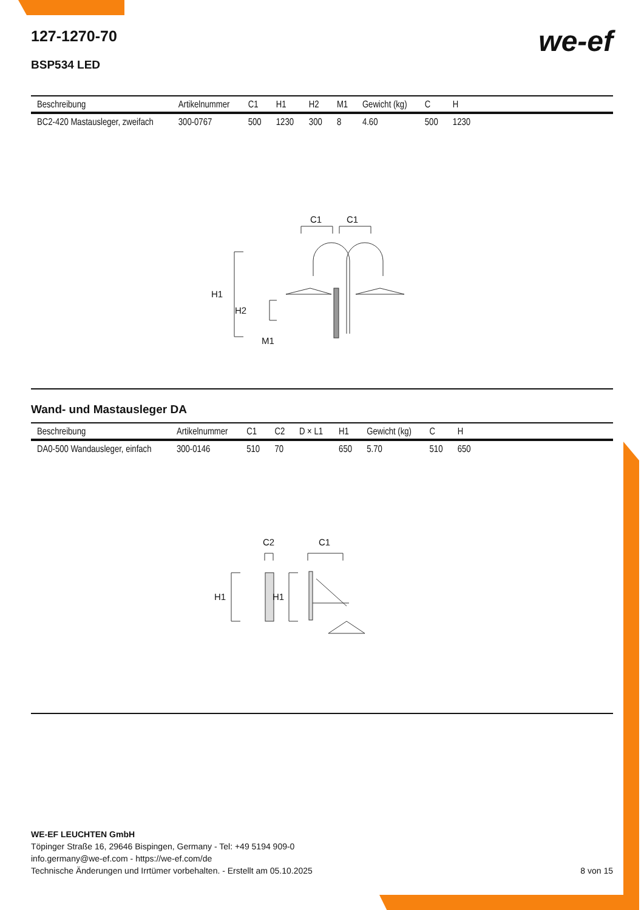127-1270-70
BSP534 LED
we-ef
| Beschreibung | Artikelnummer | C1 | H1 | H2 | M1 | Gewicht (kg) | C | H | |
| --- | --- | --- | --- | --- | --- | --- | --- | --- | --- |
| BC2-420 Mastausleger, zweifach | 300-0767 | 500 | 1230 | 300 | 8 | 4.60 | 500 | 1230 | |
C1
C1
H1
H2
M1
Wand- und Mastausleger DA
| Beschreibung | Artikelnummer | C1 | C2 | D × L1 | H1 | Gewicht (kg) | C | H | |
| --- | --- | --- | --- | --- | --- | --- | --- | --- | --- |
| DA0-500 Wandausleger, einfach | 300-0146 | 510 | 70 | | 650 | 5.70 | 510 | 650 | |
C2
C1
H1
H1
WE-EF LEUCHTEN GmbH
Töpinger Straße 16, 29646 Bispingen, Germany - Tel: +49 5194 909-0
info.germany@we-ef.com - https://we-ef.com/de
Technische Änderungen und Irrtümer vorbehalten. - Erstellt am 05.10.2025 8 von 15